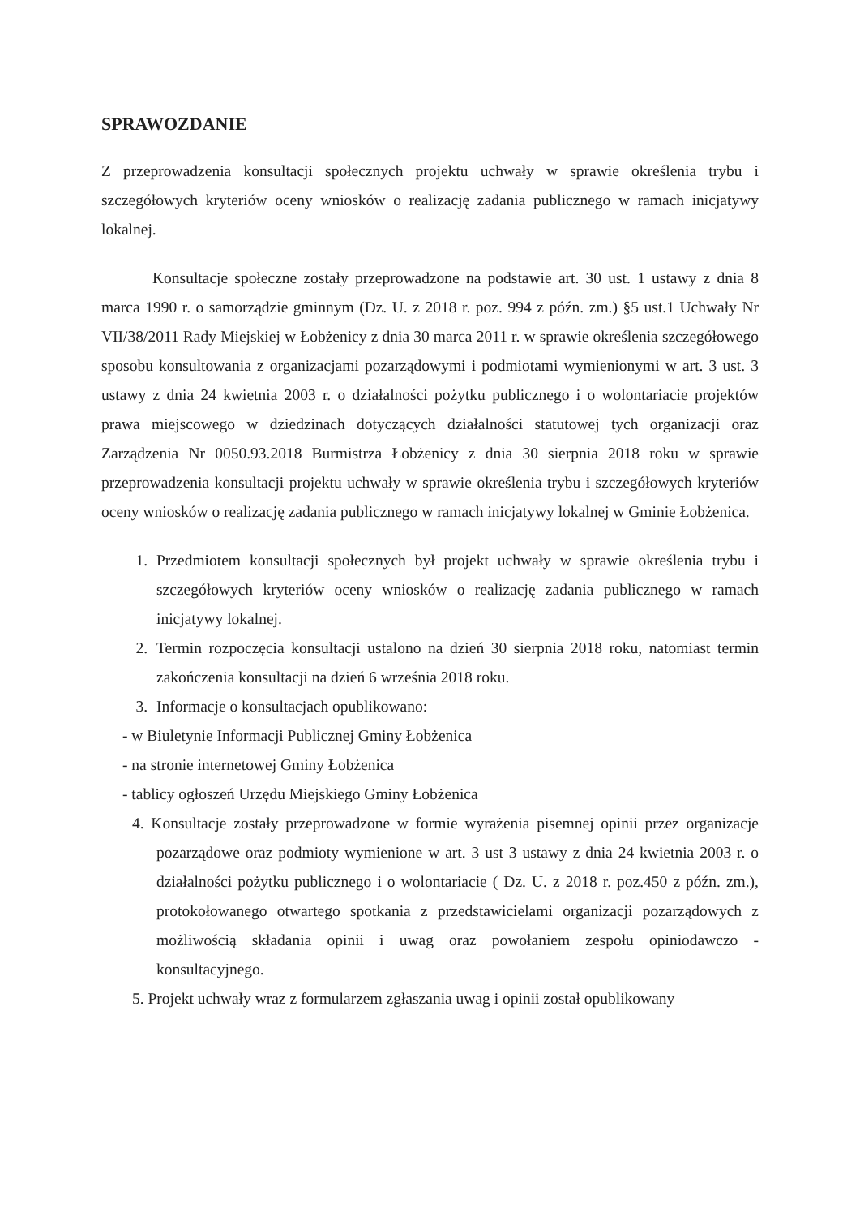SPRAWOZDANIE
Z przeprowadzenia konsultacji społecznych projektu uchwały w sprawie określenia trybu i szczegółowych kryteriów oceny wniosków o realizację zadania publicznego w ramach inicjatywy lokalnej.
Konsultacje społeczne zostały przeprowadzone na podstawie art. 30 ust. 1 ustawy z dnia 8 marca 1990 r. o samorządzie gminnym (Dz. U. z 2018 r. poz. 994 z późn. zm.) §5 ust.1 Uchwały Nr VII/38/2011 Rady Miejskiej w Łobżenicy z dnia 30 marca 2011 r. w sprawie określenia szczegółowego sposobu konsultowania z organizacjami pozarządowymi i podmiotami wymienionymi w art. 3 ust. 3 ustawy z dnia 24 kwietnia 2003 r. o działalności pożytku publicznego i o wolontariacie projektów prawa miejscowego w dziedzinach dotyczących działalności statutowej tych organizacji oraz Zarządzenia Nr 0050.93.2018 Burmistrza Łobżenicy z dnia 30 sierpnia 2018 roku w sprawie przeprowadzenia konsultacji projektu uchwały w sprawie określenia trybu i szczegółowych kryteriów oceny wniosków o realizację zadania publicznego w ramach inicjatywy lokalnej w Gminie Łobżenica.
1. Przedmiotem konsultacji społecznych był projekt uchwały w sprawie określenia trybu i szczegółowych kryteriów oceny wniosków o realizację zadania publicznego w ramach inicjatywy lokalnej.
2. Termin rozpoczęcia konsultacji ustalono na dzień 30 sierpnia 2018 roku, natomiast termin zakończenia konsultacji na dzień 6 września 2018 roku.
3. Informacje o konsultacjach opublikowano:
- w Biuletynie Informacji Publicznej Gminy Łobżenica
- na stronie internetowej Gminy Łobżenica
- tablicy ogłoszeń Urzędu Miejskiego Gminy Łobżenica
4. Konsultacje zostały przeprowadzone w formie wyrażenia pisemnej opinii przez organizacje pozarządowe oraz podmioty wymienione w art. 3 ust 3 ustawy z dnia 24 kwietnia 2003 r. o działalności pożytku publicznego i o wolontariacie ( Dz. U. z 2018 r. poz.450 z późn. zm.), protokołowanego otwartego spotkania z przedstawicielami organizacji pozarządowych z możliwością składania opinii i uwag oraz powołaniem zespołu opiniodawczo - konsultacyjnego.
5. Projekt uchwały wraz z formularzem zgłaszania uwag i opinii został opublikowany